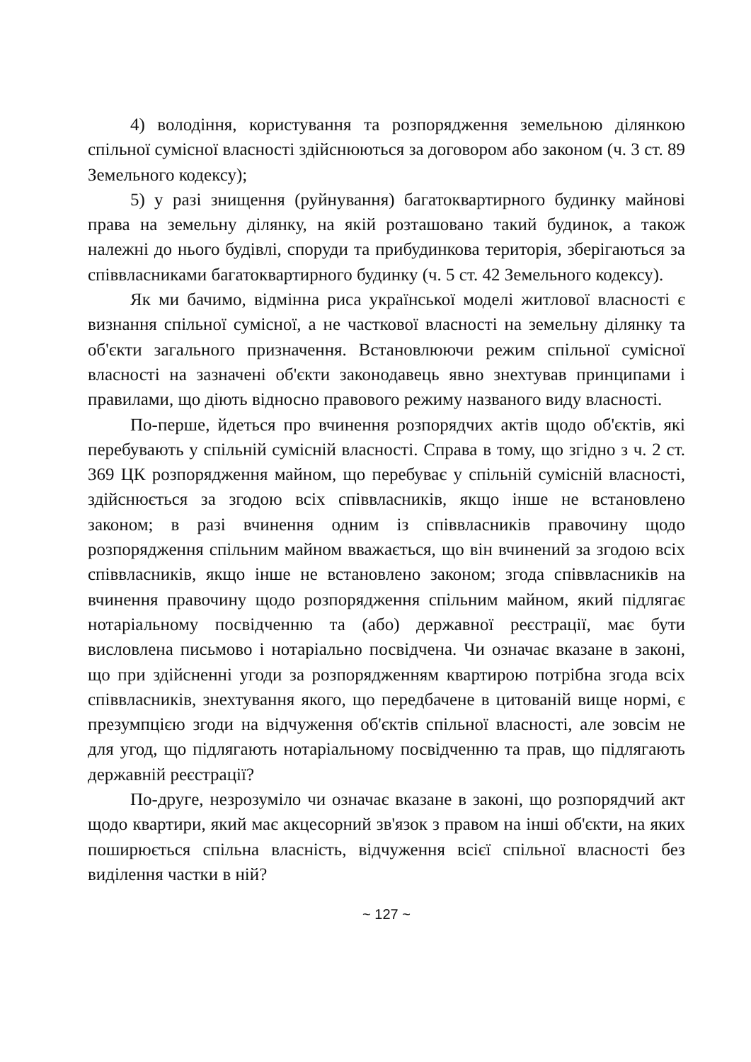4) володіння, користування та розпорядження земельною ділянкою спільної сумісної власності здійснюються за договором або законом (ч. 3 ст. 89 Земельного кодексу);
5) у разі знищення (руйнування) багатоквартирного будинку майнові права на земельну ділянку, на якій розташовано такий будинок, а також належні до нього будівлі, споруди та прибудинкова територія, зберігаються за співвласниками багатоквартирного будинку (ч. 5 ст. 42 Земельного кодексу).
Як ми бачимо, відмінна риса української моделі житлової власності є визнання спільної сумісної, а не часткової власності на земельну ділянку та об'єкти загального призначення. Встановлюючи режим спільної сумісної власності на зазначені об'єкти законодавець явно знехтував принципами і правилами, що діють відносно правового режиму названого виду власності.
По-перше, йдеться про вчинення розпорядчих актів щодо об'єктів, які перебувають у спільній сумісній власності. Справа в тому, що згідно з ч. 2 ст. 369 ЦК розпорядження майном, що перебуває у спільній сумісній власності, здійснюється за згодою всіх співвласників, якщо інше не встановлено законом; в разі вчинення одним із співвласників правочину щодо розпорядження спільним майном вважається, що він вчинений за згодою всіх співвласників, якщо інше не встановлено законом; згода співвласників на вчинення правочину щодо розпорядження спільним майном, який підлягає нотаріальному посвідченню та (або) державної реєстрації, має бути висловлена письмово і нотаріально посвідчена. Чи означає вказане в законі, що при здійсненні угоди за розпорядженням квартирою потрібна згода всіх співвласників, знехтування якого, що передбачене в цитованій вище нормі, є презумпцією згоди на відчуження об'єктів спільної власності, але зовсім не для угод, що підлягають нотаріальному посвідченню та прав, що підлягають державній реєстрації?
По-друге, незрозуміло чи означає вказане в законі, що розпорядчий акт щодо квартири, який має акцесорний зв'язок з правом на інші об'єкти, на яких поширюється спільна власність, відчуження всієї спільної власності без виділення частки в ній?
~ 127 ~